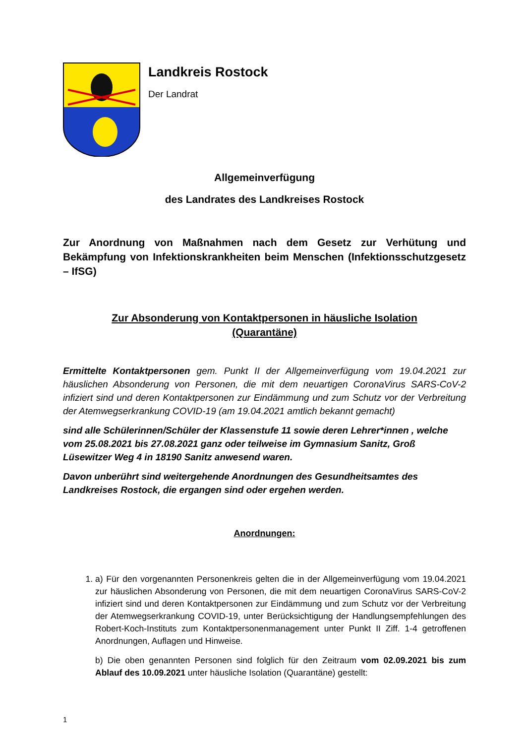Landkreis Rostock
Der Landrat
Allgemeinverfügung
des Landrates des Landkreises Rostock
Zur Anordnung von Maßnahmen nach dem Gesetz zur Verhütung und Bekämpfung von Infektionskrankheiten beim Menschen (Infektionsschutzgesetz – IfSG)
Zur Absonderung von Kontaktpersonen in häusliche Isolation
(Quarantäne)
Ermittelte Kontaktpersonen gem. Punkt II der Allgemeinverfügung vom 19.04.2021 zur häuslichen Absonderung von Personen, die mit dem neuartigen CoronaVirus SARS-CoV-2 infiziert sind und deren Kontaktpersonen zur Eindämmung und zum Schutz vor der Verbreitung der Atemwegserkrankung COVID-19 (am 19.04.2021 amtlich bekannt gemacht)
sind alle Schülerinnen/Schüler der Klassenstufe 11 sowie deren Lehrer*innen , welche vom 25.08.2021 bis 27.08.2021 ganz oder teilweise im Gymnasium Sanitz, Groß Lüsewitzer Weg 4 in 18190 Sanitz anwesend waren.
Davon unberührt sind weitergehende Anordnungen des Gesundheitsamtes des Landkreises Rostock, die ergangen sind oder ergehen werden.
Anordnungen:
1. a) Für den vorgenannten Personenkreis gelten die in der Allgemeinverfügung vom 19.04.2021 zur häuslichen Absonderung von Personen, die mit dem neuartigen CoronaVirus SARS-CoV-2 infiziert sind und deren Kontaktpersonen zur Eindämmung und zum Schutz vor der Verbreitung der Atemwegserkrankung COVID-19, unter Berücksichtigung der Handlungsempfehlungen des Robert-Koch-Instituts zum Kontaktpersonenmanagement unter Punkt II Ziff. 1-4 getroffenen Anordnungen, Auflagen und Hinweise.
b) Die oben genannten Personen sind folglich für den Zeitraum vom 02.09.2021 bis zum Ablauf des 10.09.2021 unter häusliche Isolation (Quarantäne) gestellt:
1